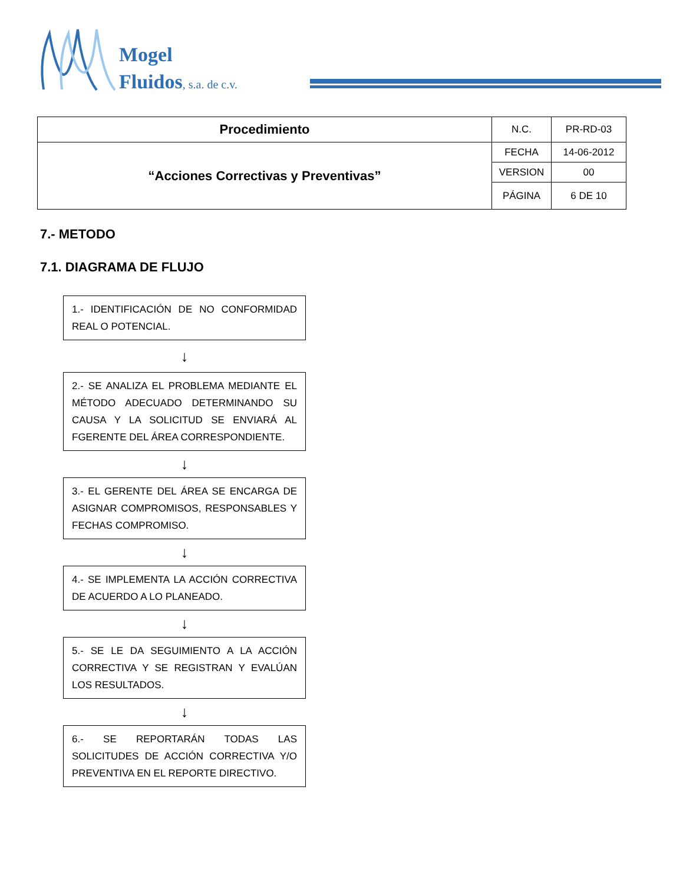Mogel
Fluidos, s.a. de c.v.
| Procedimiento | N.C. | PR-RD-03 |
| “Acciones Correctivas y Preventivas” | FECHA | 14-06-2012 |
| | VERSION | 00 |
| | PÁGINA | 6 DE 10 |
7.- METODO
7.1. DIAGRAMA DE FLUJO
1.- IDENTIFICACIÓN DE NO CONFORMIDAD REAL O POTENCIAL.
↓
2.- SE ANALIZA EL PROBLEMA MEDIANTE EL MÉTODO ADECUADO DETERMINANDO SU CAUSA Y LA SOLICITUD SE ENVIARÁ AL FGERENTE DEL ÁREA CORRESPONDIENTE.
↓
3.- EL GERENTE DEL ÁREA SE ENCARGA DE ASIGNAR COMPROMISOS, RESPONSABLES Y FECHAS COMPROMISO.
↓
4.- SE IMPLEMENTA LA ACCIÓN CORRECTIVA DE ACUERDO A LO PLANEADO.
↓
5.- SE LE DA SEGUIMIENTO A LA ACCIÓN CORRECTIVA Y SE REGISTRAN Y EVALÚAN LOS RESULTADOS.
↓
6.- SE REPORTARÁN TODAS LAS SOLICITUDES DE ACCIÓN CORRECTIVA Y/O PREVENTIVA EN EL REPORTE DIRECTIVO.